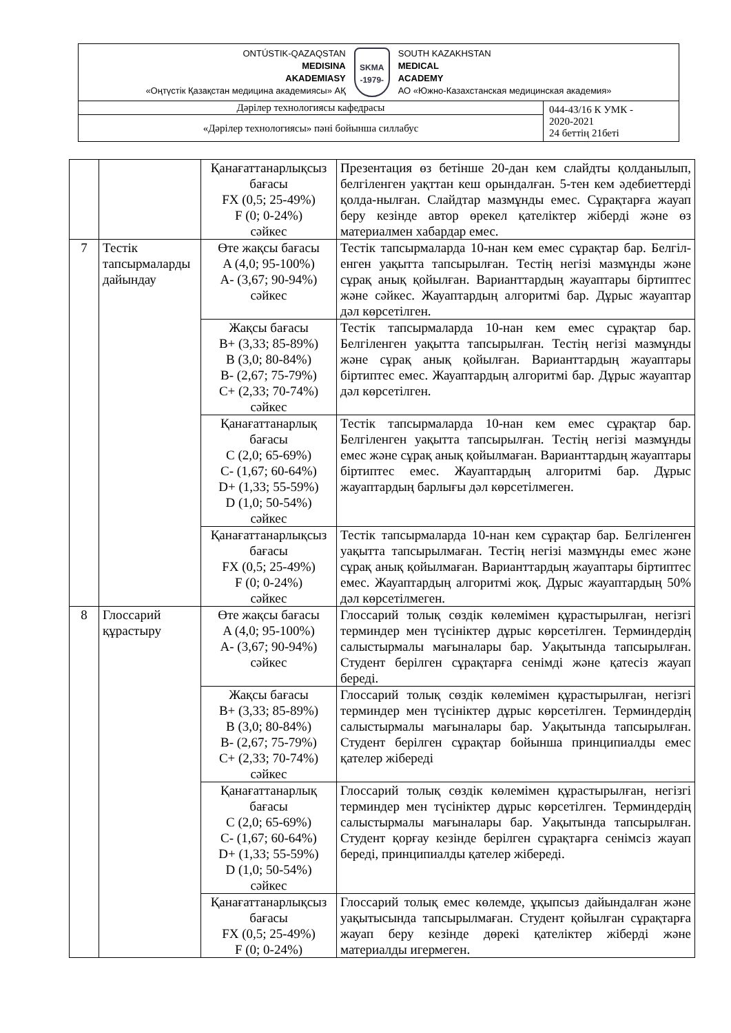| ONTÚSTIK-QAZAQSTAN MEDISINA AKADEMIASY «Оңтүстік Қазақстан медицина академиясы» АҚ SKMA -1979- SOUTH KAZAKHSTAN MEDICAL ACADEMY АО «Южно-Казахстанская медицинская академия» | |
| Дәрілер технологиясы кафедрасы | 044-43/16 К УМК - 2020-2021 24 беттің 21беті |
| «Дәрілер технологиясы» пәні бойынша силлабус | |
| | | Қанағаттанарлықсыз бағасы FX (0,5; 25-49%) F (0; 0-24%) сәйкес | Презентация өз бетінше 20-дан кем слайдты қолданылып, белгіленген уақттан кеш орындалған. 5-тен кем әдебиеттерді қолда-нылған. Слайдтар мазмұнды емес. Сұрақтарға жауап беру кезінде автор өрекел қателіктер жіберді және өз материалмен хабардар емес. |
| 7 | Тестік тапсырмаларды дайындау | Өте жақсы бағасы A (4,0; 95-100%) A- (3,67; 90-94%) сәйкес | Тестік тапсырмаларда 10-нан кем емес сұрақтар бар. Белгіл-енген уақытта тапсырылған. Тестің негізі мазмұнды және сұрақ анық қойылған. Варианттардың жауаптары біртиптес және сәйкес. Жауаптардың алгоритмі бар. Дұрыс жауаптар дәл көрсетілген. |
| | | Жақсы бағасы B+ (3,33; 85-89%) B (3,0; 80-84%) B- (2,67; 75-79%) C+ (2,33; 70-74%) сәйкес | Тестік тапсырмаларда 10-нан кем емес сұрақтар бар. Белгіленген уақытта тапсырылған. Тестің негізі мазмұнды және сұрақ анық қойылған. Варианттардың жауаптары біртиптес емес. Жауаптардың алгоритмі бар. Дұрыс жауаптар дәл көрсетілген. |
| | | Қанағаттанарлық бағасы C (2,0; 65-69%) C- (1,67; 60-64%) D+ (1,33; 55-59%) D (1,0; 50-54%) сәйкес | Тестік тапсырмаларда 10-нан кем емес сұрақтар бар. Белгіленген уақытта тапсырылған. Тестің негізі мазмұнды емес және сұрақ анық қойылмаған. Варианттардың жауаптары біртиптес емес. Жауаптардың алгоритмі бар. Дұрыс жауаптардың барлығы дәл көрсетілмеген. |
| | | Қанағаттанарлықсыз бағасы FX (0,5; 25-49%) F (0; 0-24%) сәйкес | Тестік тапсырмаларда 10-нан кем сұрақтар бар. Белгіленген уақытта тапсырылмаған. Тестің негізі мазмұнды емес және сұрақ анық қойылмаған. Варианттардың жауаптары біртиптес емес. Жауаптардың алгоритмі жоқ. Дұрыс жауаптардың 50% дәл көрсетілмеген. |
| 8 | Глоссарий құрастыру | Өте жақсы бағасы A (4,0; 95-100%) A- (3,67; 90-94%) сәйкес | Глоссарий толық сөздік көлемімен құрастырылған, негізгі терминдер мен түсініктер дұрыс көрсетілген. Терминдердің салыстырмалы мағыналары бар. Уақытында тапсырылған. Студент берілген сұрақтарға сенімді және қатесіз жауап береді. |
| | | Жақсы бағасы B+ (3,33; 85-89%) B (3,0; 80-84%) B- (2,67; 75-79%) C+ (2,33; 70-74%) сәйкес | Глоссарий толық сөздік көлемімен құрастырылған, негізгі терминдер мен түсініктер дұрыс көрсетілген. Терминдердің салыстырмалы мағыналары бар. Уақытында тапсырылған. Студент берілген сұрақтар бойынша принципиалды емес қателер жібереді |
| | | Қанағаттанарлық бағасы C (2,0; 65-69%) C- (1,67; 60-64%) D+ (1,33; 55-59%) D (1,0; 50-54%) сәйкес | Глоссарий толық сөздік көлемімен құрастырылған, негізгі терминдер мен түсініктер дұрыс көрсетілген. Терминдердің салыстырмалы мағыналары бар. Уақытында тапсырылған. Студент қорғау кезінде берілген сұрақтарға сенімсіз жауап береді, принципиалды қателер жібереді. |
| | | Қанағаттанарлықсыз бағасы FX (0,5; 25-49%) F (0; 0-24%) | Глоссарий толық емес көлемде, ұқыпсыз дайындалған және уақытысында тапсырылмаған. Студент қойылған сұрақтарға жауап беру кезінде дөрекі қателіктер жіберді және материалды игермеген. |